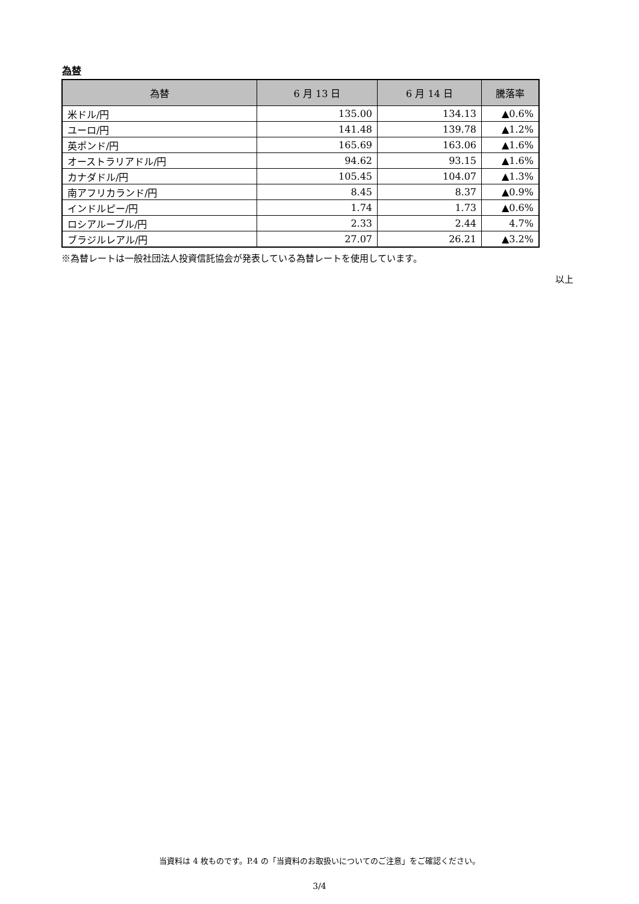為替
| 為替 | 6 月 13 日 | 6 月 14 日 | 騰落率 |
| --- | --- | --- | --- |
| 米ドル/円 | 135.00 | 134.13 | ▲0.6% |
| ユーロ/円 | 141.48 | 139.78 | ▲1.2% |
| 英ポンド/円 | 165.69 | 163.06 | ▲1.6% |
| オーストラリアドル/円 | 94.62 | 93.15 | ▲1.6% |
| カナダドル/円 | 105.45 | 104.07 | ▲1.3% |
| 南アフリカランド/円 | 8.45 | 8.37 | ▲0.9% |
| インドルピー/円 | 1.74 | 1.73 | ▲0.6% |
| ロシアルーブル/円 | 2.33 | 2.44 | 4.7% |
| ブラジルレアル/円 | 27.07 | 26.21 | ▲3.2% |
※為替レートは一般社団法人投資信託協会が発表している為替レートを使用しています。
以上
当資料は 4 枚ものです。P.4 の「当資料のお取扱いについてのご注意」をご確認ください。
3/4